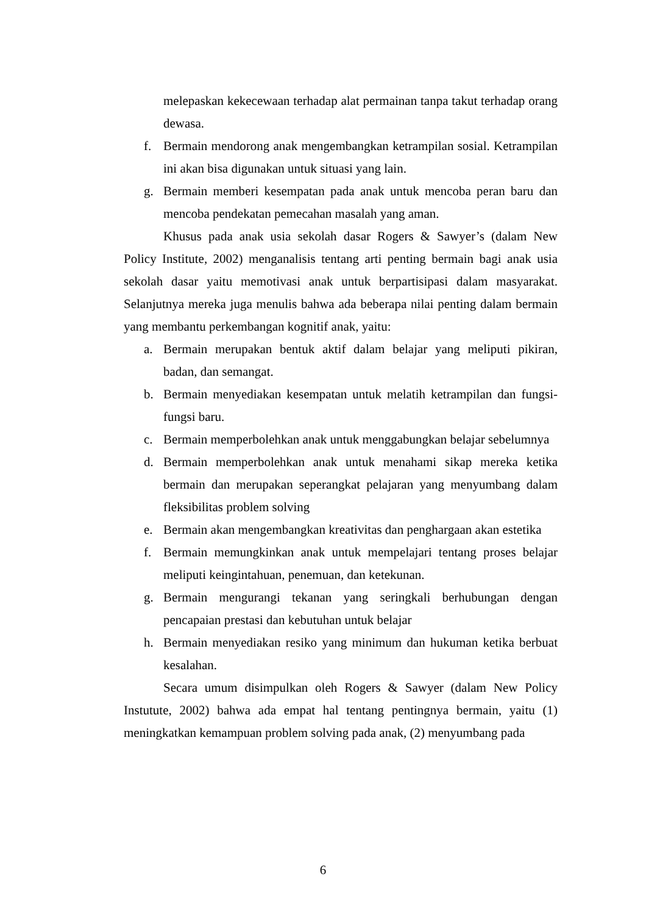melepaskan kekecewaan terhadap alat permainan tanpa takut terhadap orang dewasa.
f. Bermain mendorong anak mengembangkan ketrampilan sosial. Ketrampilan ini akan bisa digunakan untuk situasi yang lain.
g. Bermain memberi kesempatan pada anak untuk mencoba peran baru dan mencoba pendekatan pemecahan masalah yang aman.
Khusus pada anak usia sekolah dasar Rogers & Sawyer’s (dalam New Policy Institute, 2002) menganalisis tentang arti penting bermain bagi anak usia sekolah dasar yaitu memotivasi anak untuk berpartisipasi dalam masyarakat. Selanjutnya mereka juga menulis bahwa ada beberapa nilai penting dalam bermain yang membantu perkembangan kognitif anak, yaitu:
a. Bermain merupakan bentuk aktif dalam belajar yang meliputi pikiran, badan, dan semangat.
b. Bermain menyediakan kesempatan untuk melatih ketrampilan dan fungsi-fungsi baru.
c. Bermain memperbolehkan anak untuk menggabungkan belajar sebelumnya
d. Bermain memperbolehkan anak untuk menahami sikap mereka ketika bermain dan merupakan seperangkat pelajaran yang menyumbang dalam fleksibilitas problem solving
e. Bermain akan mengembangkan kreativitas dan penghargaan akan estetika
f. Bermain memungkinkan anak untuk mempelajari tentang proses belajar meliputi keingintahuan, penemuan, dan ketekunan.
g. Bermain mengurangi tekanan yang seringkali berhubungan dengan pencapaian prestasi dan kebutuhan untuk belajar
h. Bermain menyediakan resiko yang minimum dan hukuman ketika berbuat kesalahan.
Secara umum disimpulkan oleh Rogers & Sawyer (dalam New Policy Instutute, 2002) bahwa ada empat hal tentang pentingnya bermain, yaitu (1) meningkatkan kemampuan problem solving pada anak, (2) menyumbang pada
6